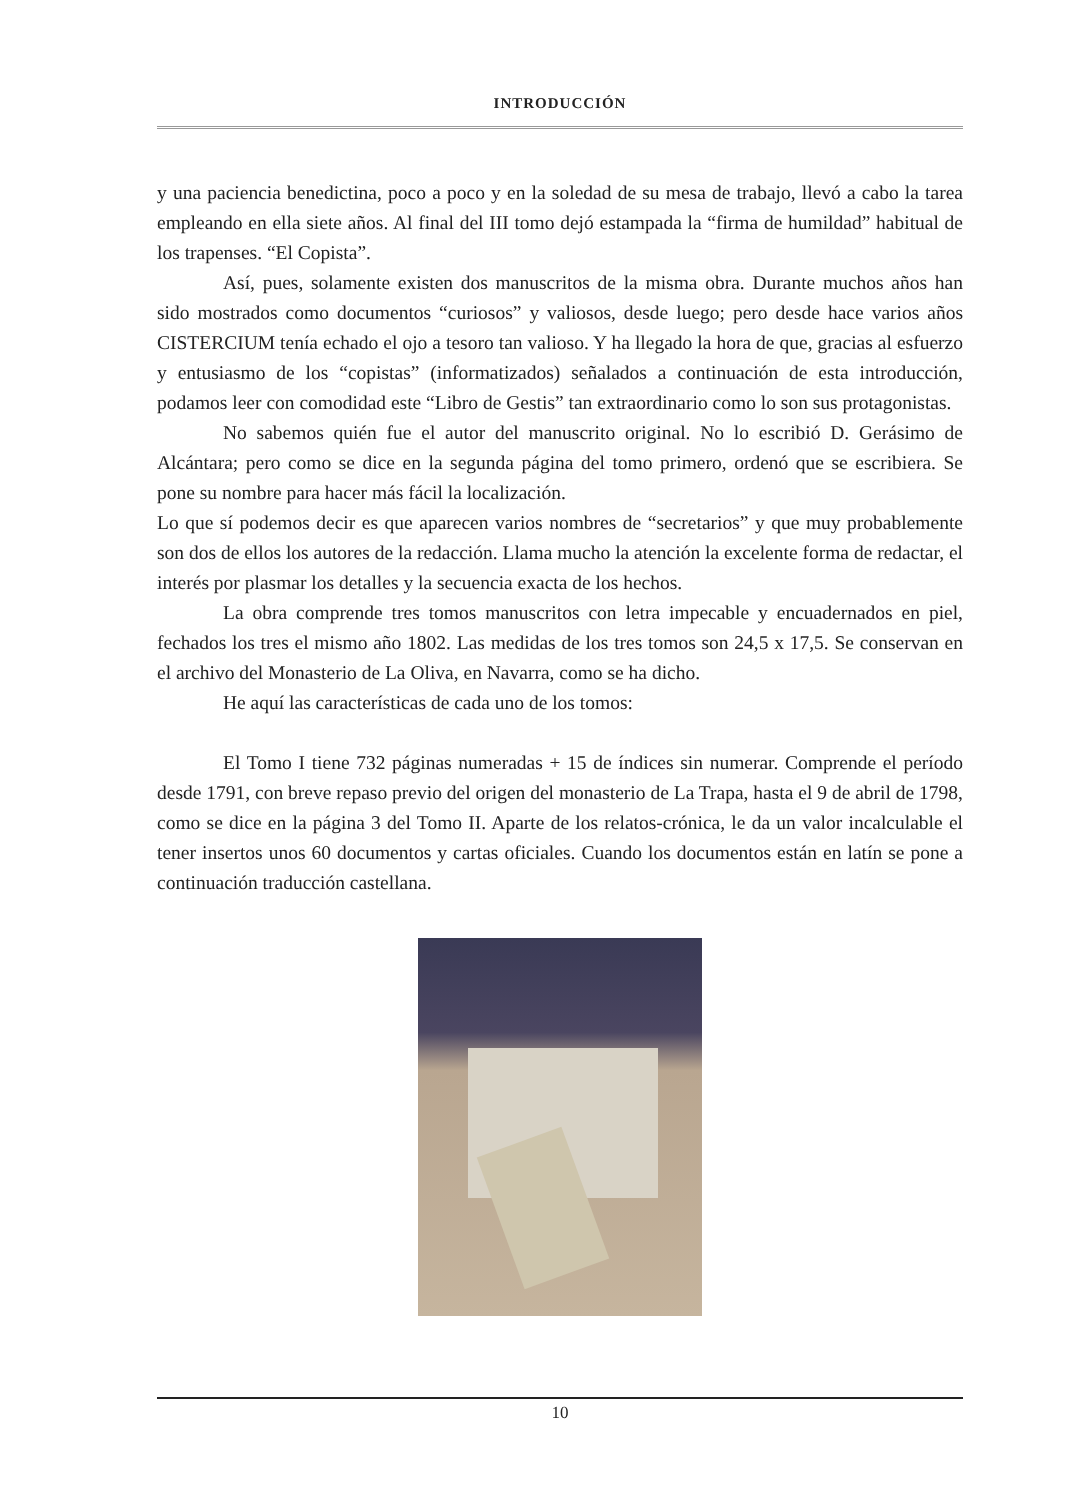INTRODUCCIÓN
y una paciencia benedictina, poco a poco y en la soledad de su mesa de trabajo, llevó a cabo la tarea empleando en ella siete años. Al final del III tomo dejó estampada la “firma de humildad” habitual de los trapenses. “El Copista”.
Así, pues, solamente existen dos manuscritos de la misma obra. Durante muchos años han sido mostrados como documentos “curiosos” y valiosos, desde luego; pero desde hace varios años CISTERCIUM tenía echado el ojo a tesoro tan valioso. Y ha llegado la hora de que, gracias al esfuerzo y entusiasmo de los “copistas” (informatizados) señalados a continuación de esta introducción, podamos leer con comodidad este “Libro de Gestis” tan extraordinario como lo son sus protagonistas.
No sabemos quién fue el autor del manuscrito original. No lo escribió D. Gerásimo de Alcántara; pero como se dice en la segunda página del tomo primero, ordenó que se escribiera. Se pone su nombre para hacer más fácil la localización.
Lo que sí podemos decir es que aparecen varios nombres de “secretarios” y que muy probablemente son dos de ellos los autores de la redacción. Llama mucho la atención la excelente forma de redactar, el interés por plasmar los detalles y la secuencia exacta de los hechos.
La obra comprende tres tomos manuscritos con letra impecable y encuadernados en piel, fechados los tres el mismo año 1802. Las medidas de los tres tomos son 24,5 x 17,5. Se conservan en el archivo del Monasterio de La Oliva, en Navarra, como se ha dicho.
He aquí las características de cada uno de los tomos:
El Tomo I tiene 732 páginas numeradas + 15 de índices sin numerar. Comprende el período desde 1791, con breve repaso previo del origen del monasterio de La Trapa, hasta el 9 de abril de 1798, como se dice en la página 3 del Tomo II. Aparte de los relatos-crónica, le da un valor incalculable el tener insertos unos 60 documentos y cartas oficiales. Cuando los documentos están en latín se pone a continuación traducción castellana.
10